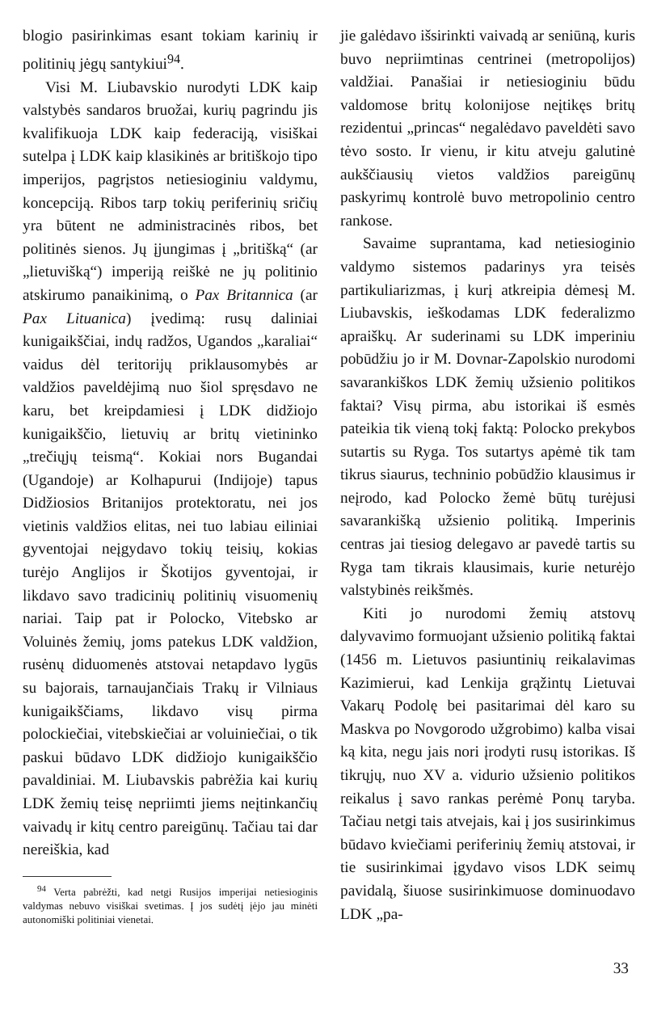blogio pasirinkimas esant tokiam karinių ir politinių jėgų santykiui<sup>94</sup>.
Visi M. Liubavskio nurodyti LDK kaip valstybės sandaros bruožai, kurių pagrindu jis kvalifikuoja LDK kaip federaciją, visiškai sutelpa į LDK kaip klasikinės ar britiškojo tipo imperijos, pagrįstos netiesioginiu valdymu, koncepciją. Ribos tarp tokių periferinių sričių yra būtent ne administracinės ribos, bet politinės sienos. Jų įjungimas į „britišką“ (ar „lietuvišką“) imperiją reiškė ne jų politinio atskirumo panaikinimą, o Pax Britannica (ar Pax Lituanica) įvedimą: rusų daliniai kunigaikščiai, indų radžos, Ugandos „karaliai“ vaidus dėl teritorijų priklausomybės ar valdžios paveldėjimą nuo šiol spręsdavo ne karu, bet kreipdamiesi į LDK didžiojo kunigaikščio, lietuvių ar britų vietininko „trečiųjų teismą“. Kokiai nors Bugandai (Ugandoje) ar Kolhapurui (Indijoje) tapus Didžiosios Britanijos protektoratu, nei jos vietinis valdžios elitas, nei tuo labiau eiliniai gyventojai neįgydavo tokių teisių, kokias turėjo Anglijos ir Škotijos gyventojai, ir likdavo savo tradicinių politinių visuomenių nariai. Taip pat ir Polocko, Vitebsko ar Voluinės žemių, joms patekus LDK valdžion, rusėnų diduomenės atstovai netapdavo lygūs su bajorais, tarnaujančiais Trakų ir Vilniaus kunigaikščiams, likdavo visų pirma polockiečiai, vitebskiečiai ar voluiniečiai, o tik paskui būdavo LDK didžiojo kunigaikščio pavaldiniai. M. Liubavskis pabrėžia kai kurių LDK žemių teisę nepriimti jiems neįtinkančių vaivadų ir kitų centro pareigūnų. Tačiau tai dar nereiškia, kad
<sup>94</sup> Verta pabrėžti, kad netgi Rusijos imperijai netiesioginis valdymas nebuvo visiškai svetimas. Į jos sudėtį įėjo jau minėti autonomiški politiniai vienetai.
jie galėdavo išsirinkti vaivadą ar seniūną, kuris buvo nepriimtinas centrinei (metropolijos) valdžiai. Panašiai ir netiesioginiu būdu valdomose britų kolonijose neįtikęs britų rezidentui „princas“ negalėdavo paveldėti savo tėvo sosto. Ir vienu, ir kitu atveju galutinė aukščiausių vietos valdžios pareigūnų paskyrimų kontrolė buvo metropolinio centro rankose.
Savaime suprantama, kad netiesioginio valdymo sistemos padarinys yra teisės partikuliarizmas, į kurį atkreipia dėmesį M. Liubavskis, ieškodamas LDK federalizmo apraiškų. Ar suderinami su LDK imperiniu pobūdžiu jo ir M. Dovnar-Zapolskio nurodomi savarankiškos LDK žemių užsienio politikos faktai? Visų pirma, abu istorikai iš esmės pateikia tik vieną tokį faktą: Polocko prekybos sutartis su Ryga. Tos sutartys apėmė tik tam tikrus siaurus, techninio pobūdžio klausimus ir neįrodo, kad Polocko žemė būtų turėjusi savarankišką užsienio politiką. Imperinis centras jai tiesiog delegavo ar pavedė tartis su Ryga tam tikrais klausimais, kurie neturėjo valstybinės reikšmės.
Kiti jo nurodomi žemių atstovų dalyvavimo formuojant užsienio politiką faktai (1456 m. Lietuvos pasiuntinių reikalavimas Kazimierui, kad Lenkija grąžintų Lietuvai Vakarų Podolę bei pasitarimai dėl karo su Maskva po Novgorodo užgrobimo) kalba visai ką kita, negu jais nori įrodyti rusų istorikas. Iš tikrųjų, nuo XV a. vidurio užsienio politikos reikalus į savo rankas perėmė Ponų taryba. Tačiau netgi tais atvejais, kai į jos susirinkimus būdavo kviečiami periferinių žemių atstovai, ir tie susirinkimai įgydavo visos LDK seimų pavidalą, šiuose susirinkimuose dominuodavo LDK „pa-
33